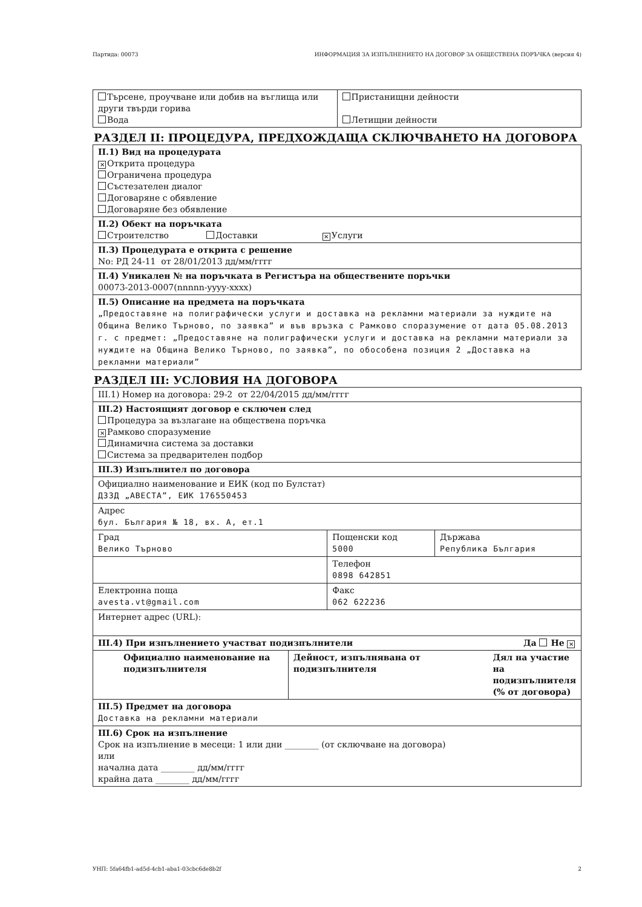Партида: 00073 ИНФОРМАЦИЯ ЗА ИЗПЪЛНЕНИЕТО НА ДОГОВОР ЗА ОБЩЕСТВЕНА ПОРЪЧКА (версия 4)
| Търсене, проучване или добив на въглища или други твърди горива Вода | Пристанищни дейности Летищни дейности |
РАЗДЕЛ II: ПРОЦЕДУРА, ПРЕДХОЖДАЩА СКЛЮЧВАНЕТО НА ДОГОВОРА
II.1) Вид на процедурата
✕ Открита процедура
Ограничена процедура
Състезателен диалог
Договаряне с обявление
Договаряне без обявление
II.2) Обект на поръчката
Строителство Доставки ✕ Услуги
II.3) Процедурата е открита с решение
No: РД 24-11 от 28/01/2013 дд/мм/гггг
II.4) Уникален № на поръчката в Регистъра на обществените поръчки
00073-2013-0007(nnnnn-yyyy-xxxx)
II.5) Описание на предмета на поръчката
„Предоставяне на полиграфически услуги и доставка на рекламни материали за нуждите на Община Велико Търново, по заявка” и във връзка с Рамково споразумение от дата 05.08.2013 г. с предмет: „Предоставяне на полиграфически услуги и доставка на рекламни материали за нуждите на Община Велико Търново, по заявка”, по обособена позиция 2 „Доставка на рекламни материали”
РАЗДЕЛ III: УСЛОВИЯ НА ДОГОВОРА
III.1) Номер на договора: 29-2 от 22/04/2015 дд/мм/гггг
III.2) Настоящият договор е сключен след
Процедура за възлагане на обществена поръчка
✕ Рамково споразумение
Динамична система за доставки
Система за предварителен подбор
III.3) Изпълнител по договора
Официално наименование и ЕИК (код по Булстат)
ДЗЗД „АВЕСТА”, ЕИК 176550453
Адрес
бул. България № 18, вх. А, ет.1
| Град Велико Търново | Пощенски код 5000 | Държава Република България |
| | Телефон 0898 642851 | |
| Електронна поща avesta.vt@gmail.com | Факс 062 622236 | |
| Интернет адрес (URL): | | |
| III.4) При изпълнението участват подизпълнители Да Не ✕ | | |
| Официално наименование на подизпълнителя | Дейност, изпълнявана от подизпълнителя | Дял на участие на подизпълнителя (% от договора) |
III.5) Предмет на договора
Доставка на рекламни материали
III.6) Срок на изпълнение
Срок на изпълнение в месеци: 1 или дни ________ (от сключване на договора)
или
начална дата ________ дд/мм/гггг
крайна дата ________ дд/мм/гггг
УНП: 5fa64fb1-ad5d-4cb1-aba1-03cbc6de8b2f 2